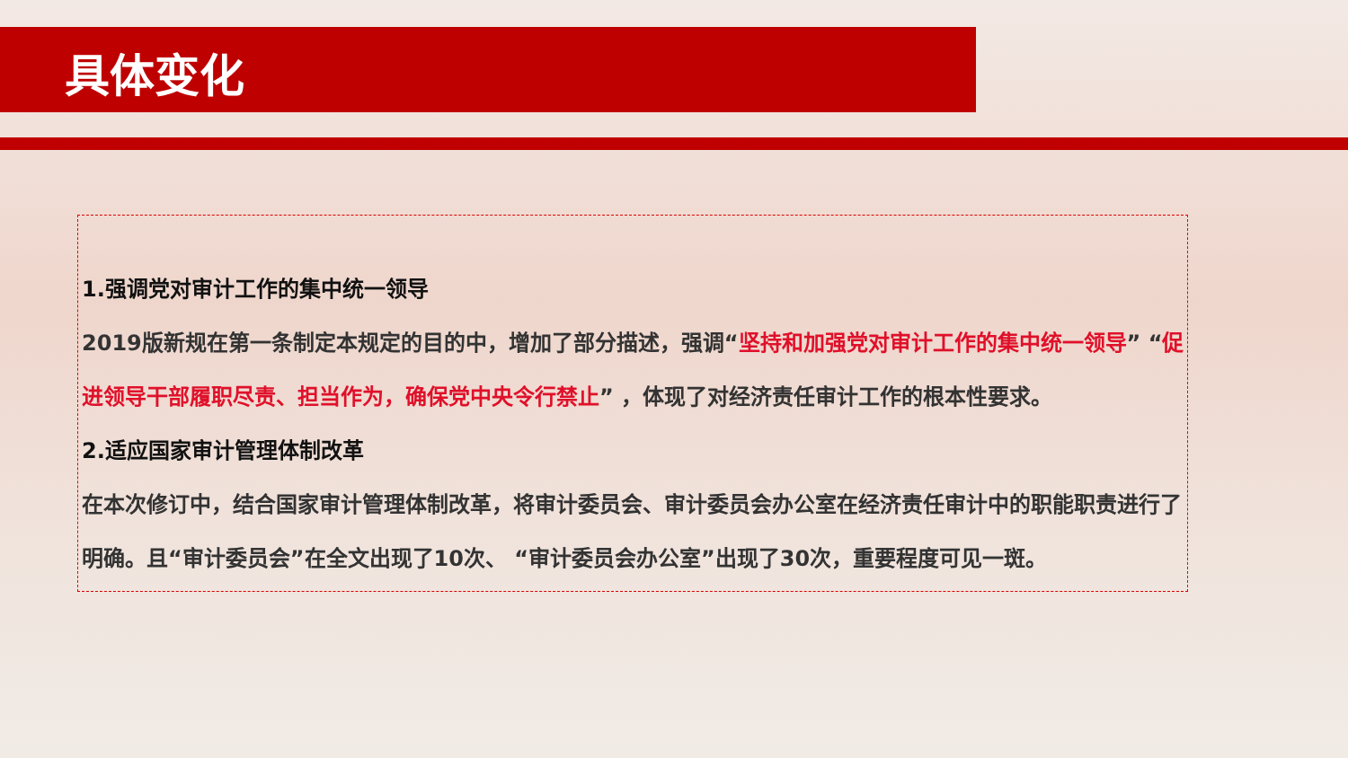具体变化
1.强调党对审计工作的集中统一领导
2019版新规在第一条制定本规定的目的中，增加了部分描述，强调“坚持和加强党对审计工作的集中统一领导” “促进领导干部履职尽责、担当作为，确保党中央令行禁止” ，体现了对经济责任审计工作的根本性要求。
2.适应国家审计管理体制改革
在本次修订中，结合国家审计管理体制改革，将审计委员会、审计委员会办公室在经济责任审计中的职能职责进行了明确。且“审计委员会”在全文出现了10次、 “审计委员会办公室”出现了30次，重要程度可见一斑。